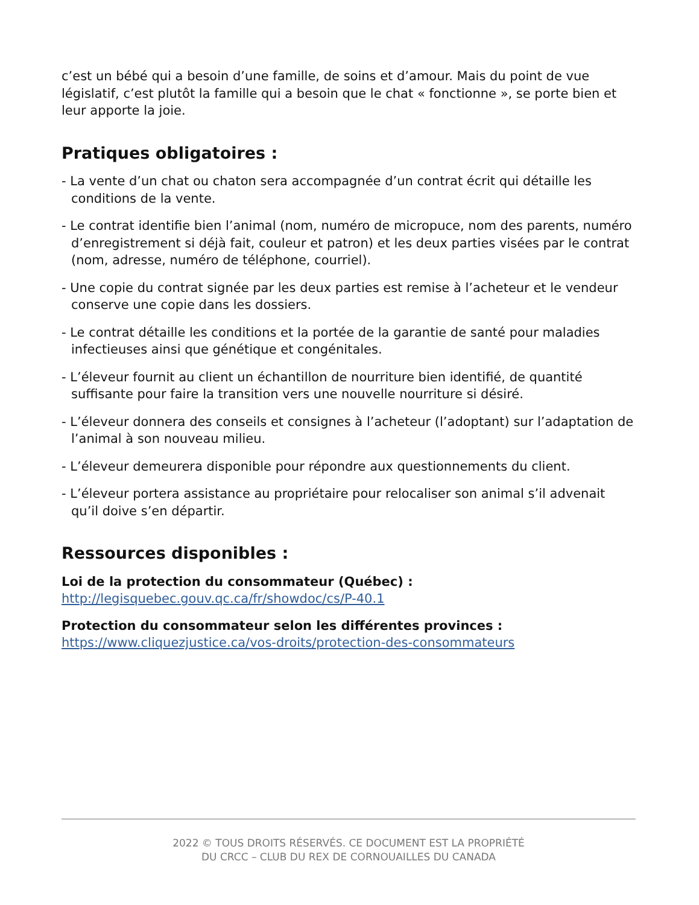c’est un bébé qui a besoin d’une famille, de soins et d’amour. Mais du point de vue législatif, c’est plutôt la famille qui a besoin que le chat « fonctionne », se porte bien et leur apporte la joie.
Pratiques obligatoires :
- La vente d’un chat ou chaton sera accompagnée d’un contrat écrit qui détaille les conditions de la vente.
- Le contrat identifie bien l’animal (nom, numéro de micropuce, nom des parents, numéro d’enregistrement si déjà fait, couleur et patron) et les deux parties visées par le contrat (nom, adresse, numéro de téléphone, courriel).
- Une copie du contrat signée par les deux parties est remise à l’acheteur et le vendeur conserve une copie dans les dossiers.
- Le contrat détaille les conditions et la portée de la garantie de santé pour maladies infectieuses ainsi que génétique et congénitales.
- L’éleveur fournit au client un échantillon de nourriture bien identifié, de quantité suffisante pour faire la transition vers une nouvelle nourriture si désiré.
- L’éleveur donnera des conseils et consignes à l’acheteur (l’adoptant) sur l’adaptation de l’animal à son nouveau milieu.
- L’éleveur demeurera disponible pour répondre aux questionnements du client.
- L’éleveur portera assistance au propriétaire pour relocaliser son animal s’il advenait qu’il doive s’en départir.
Ressources disponibles :
Loi de la protection du consommateur (Québec) :
http://legisquebec.gouv.qc.ca/fr/showdoc/cs/P-40.1
Protection du consommateur selon les différentes provinces :
https://www.cliquezjustice.ca/vos-droits/protection-des-consommateurs
2022 © TOUS DROITS RÉSERVÉS. CE DOCUMENT EST LA PROPRIÉTÉ
DU CRCC – CLUB DU REX DE CORNOUAILLES DU CANADA